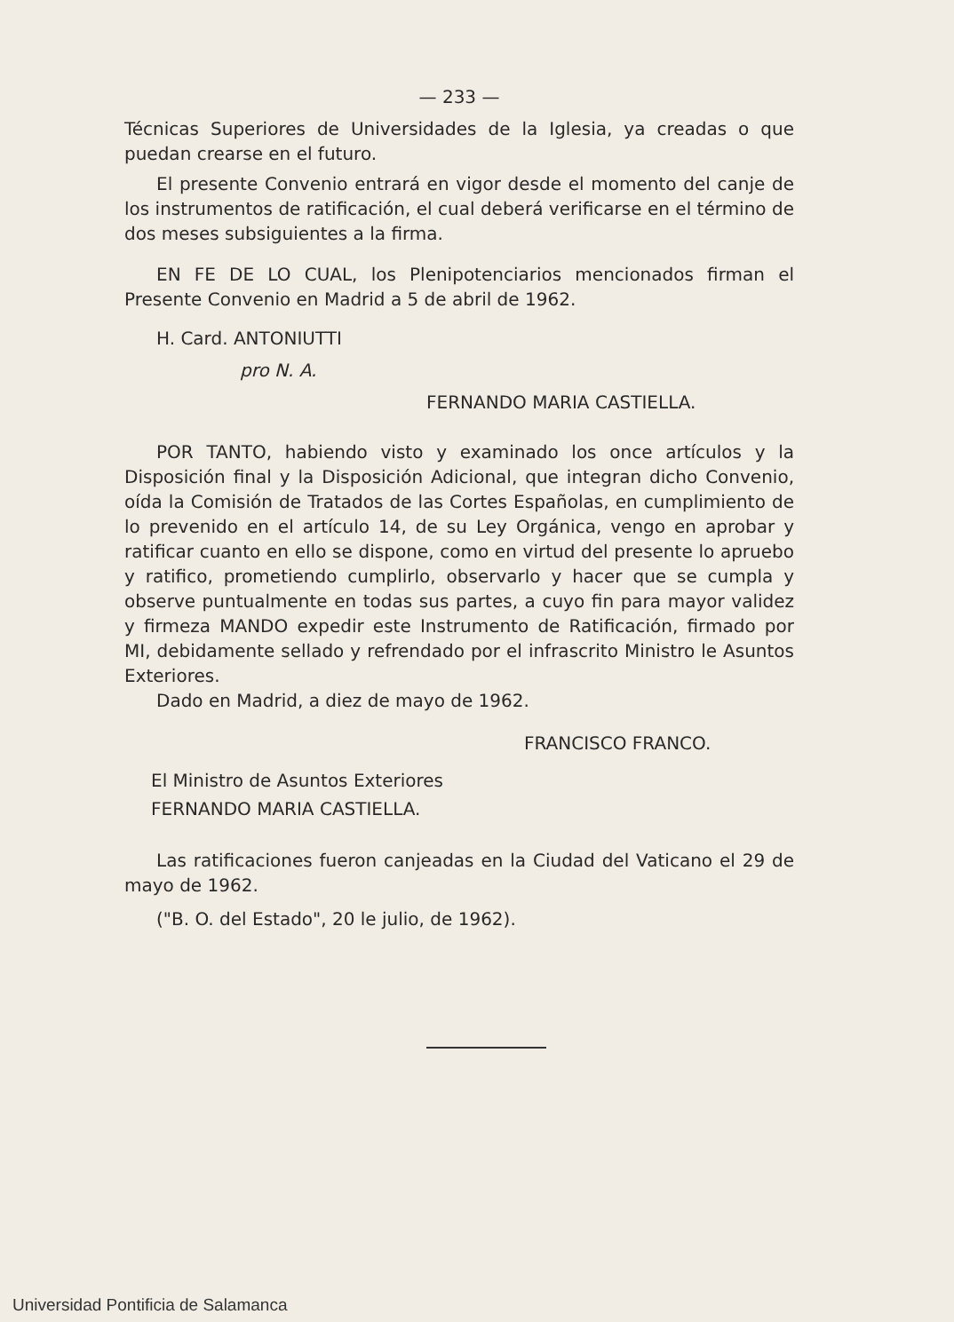— 233 —
Técnicas Superiores de Universidades de la Iglesia, ya creadas o que puedan crearse en el futuro.
El presente Convenio entrará en vigor desde el momento del canje de los instrumentos de ratificación, el cual deberá verificarse en el término de dos meses subsiguientes a la firma.
EN FE DE LO CUAL, los Plenipotenciarios mencionados firman el Presente Convenio en Madrid a 5 de abril de 1962.
H. Card. ANTONIUTTI
pro N. A.
FERNANDO MARIA CASTIELLA.
POR TANTO, habiendo visto y examinado los once artículos y la Disposición final y la Disposición Adicional, que integran dicho Convenio, oída la Comisión de Tratados de las Cortes Españolas, en cumplimiento de lo prevenido en el artículo 14, de su Ley Orgánica, vengo en aprobar y ratificar cuanto en ello se dispone, como en virtud del presente lo apruebo y ratifico, prometiendo cumplirlo, observarlo y hacer que se cumpla y observe puntualmente en todas sus partes, a cuyo fin para mayor validez y firmeza MANDO expedir este Instrumento de Ratificación, firmado por MI, debidamente sellado y refrendado por el infrascrito Ministro le Asuntos Exteriores.
Dado en Madrid, a diez de mayo de 1962.
FRANCISCO FRANCO.
El Ministro de Asuntos Exteriores
FERNANDO MARIA CASTIELLA.
Las ratificaciones fueron canjeadas en la Ciudad del Vaticano el 29 de mayo de 1962.
("B. O. del Estado", 20 le julio, de 1962).
Universidad Pontificia de Salamanca